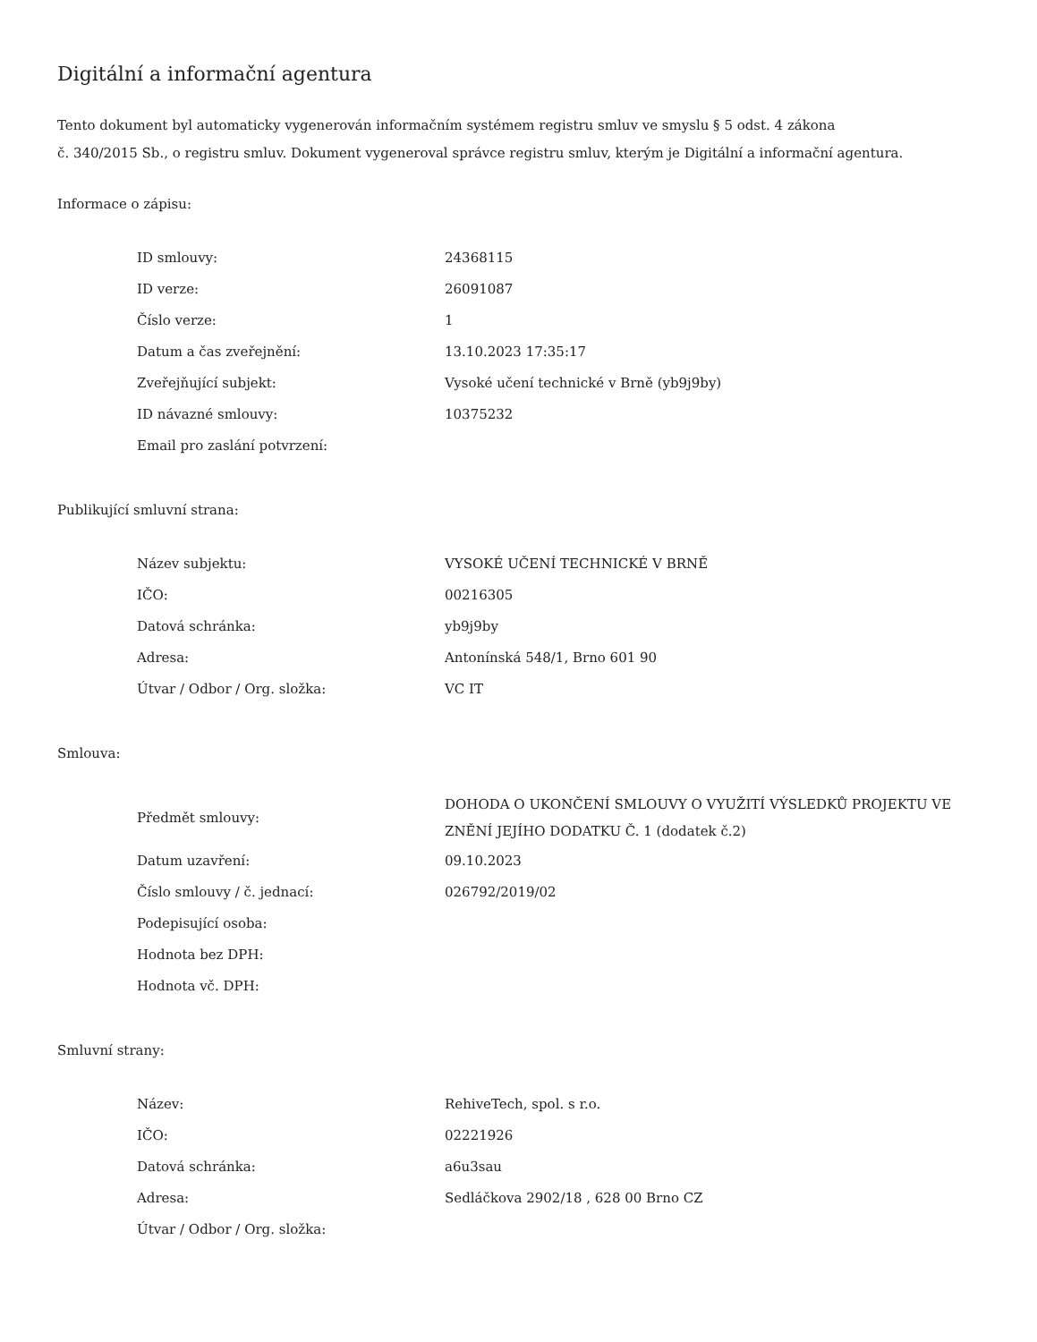Digitální a informační agentura
Tento dokument byl automaticky vygenerován informačním systémem registru smluv ve smyslu § 5 odst. 4 zákona
č. 340/2015 Sb., o registru smluv. Dokument vygeneroval správce registru smluv, kterým je Digitální a informační agentura.
Informace o zápisu:
| ID smlouvy: | 24368115 |
| ID verze: | 26091087 |
| Číslo verze: | 1 |
| Datum a čas zveřejnění: | 13.10.2023 17:35:17 |
| Zveřejňující subjekt: | Vysoké učení technické v Brně (yb9j9by) |
| ID návazné smlouvy: | 10375232 |
| Email pro zaslání potvrzení: | |
Publikující smluvní strana:
| Název subjektu: | VYSOKÉ UČENÍ TECHNICKÉ V BRNĚ |
| IČO: | 00216305 |
| Datová schránka: | yb9j9by |
| Adresa: | Antonínská 548/1, Brno 601 90 |
| Útvar / Odbor / Org. složka: | VC IT |
Smlouva:
| Předmět smlouvy: | DOHODA O UKONČENÍ SMLOUVY O VYUŽITÍ VÝSLEDKŮ PROJEKTU VE ZNĚNÍ JEJÍHO DODATKU Č. 1 (dodatek č.2) |
| Datum uzavření: | 09.10.2023 |
| Číslo smlouvy / č. jednací: | 026792/2019/02 |
| Podepisující osoba: | |
| Hodnota bez DPH: | |
| Hodnota vč. DPH: | |
Smluvní strany:
| Název: | RehiveTech, spol. s r.o. |
| IČO: | 02221926 |
| Datová schránka: | a6u3sau |
| Adresa: | Sedláčkova 2902/18 , 628 00 Brno CZ |
| Útvar / Odbor / Org. složka: | |